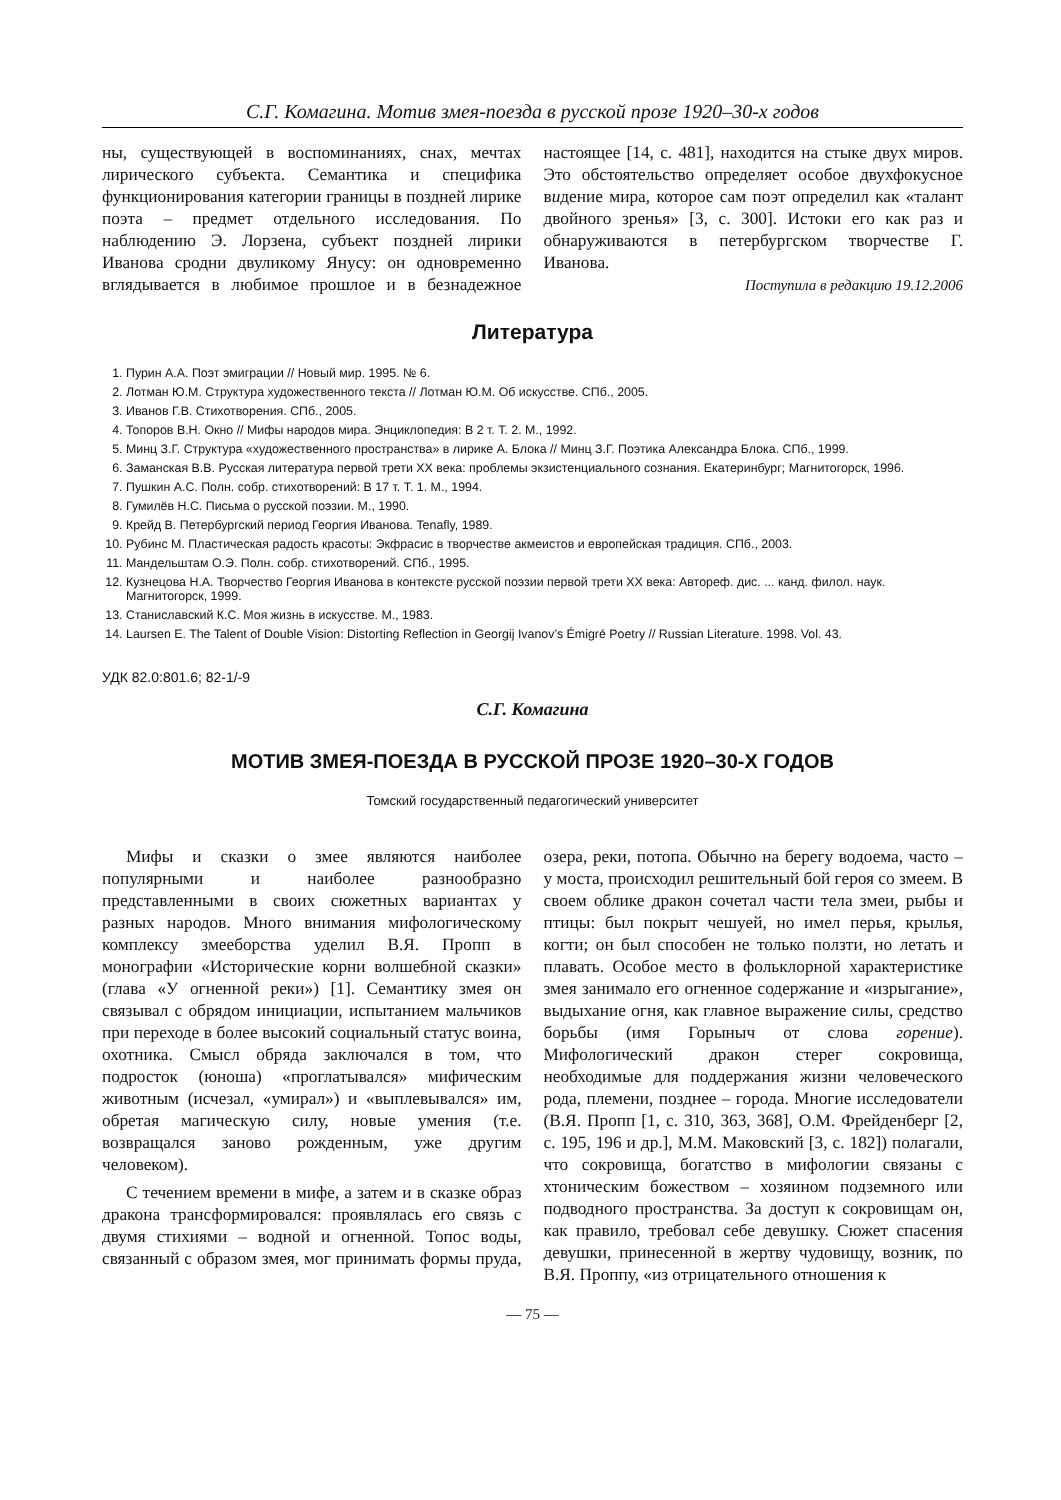С.Г. Комагина. Мотив змея-поезда в русской прозе 1920–30-х годов
ны, существующей в воспоминаниях, снах, мечтах лирического субъекта. Семантика и специфика функционирования категории границы в поздней лирике поэта – предмет отдельного исследования. По наблюдению Э. Лорзена, субъект поздней лирики Иванова сродни двуликому Янусу: он одновременно вглядывается в любимое прошлое и в безнадежное настоящее [14, с. 481], находится на стыке двух миров. Это обстоятельство определяет особое двухфокусное видение мира, которое сам поэт определил как «талант двойного зренья» [3, с. 300]. Истоки его как раз и обнаруживаются в петербургском творчестве Г. Иванова.
Поступила в редакцию 19.12.2006
Литература
1. Пурин А.А. Поэт эмиграции // Новый мир. 1995. № 6.
2. Лотман Ю.М. Структура художественного текста // Лотман Ю.М. Об искусстве. СПб., 2005.
3. Иванов Г.В. Стихотворения. СПб., 2005.
4. Топоров В.Н. Окно // Мифы народов мира. Энциклопедия: В 2 т. Т. 2. М., 1992.
5. Минц З.Г. Структура «художественного пространства» в лирике А. Блока // Минц З.Г. Поэтика Александра Блока. СПб., 1999.
6. Заманская В.В. Русская литература первой трети XX века: проблемы экзистенциального сознания. Екатеринбург; Магнитогорск, 1996.
7. Пушкин А.С. Полн. собр. стихотворений: В 17 т. Т. 1. М., 1994.
8. Гумилёв Н.С. Письма о русской поэзии. М., 1990.
9. Крейд В. Петербургский период Георгия Иванова. Tenafly, 1989.
10. Рубинс М. Пластическая радость красоты: Экфрасис в творчестве акмеистов и европейская традиция. СПб., 2003.
11. Мандельштам О.Э. Полн. собр. стихотворений. СПб., 1995.
12. Кузнецова Н.А. Творчество Георгия Иванова в контексте русской поэзии первой трети XX века: Автореф. дис. ... канд. филол. наук. Магнитогорск, 1999.
13. Станиславский К.С. Моя жизнь в искусстве. М., 1983.
14. Laursen E. The Talent of Double Vision: Distorting Reflection in Georgij Ivanov’s Émigré Poetry // Russian Literature. 1998. Vol. 43.
УДК 82.0:801.6; 82-1/-9
С.Г. Комагина
МОТИВ ЗМЕЯ-ПОЕЗДА В РУССКОЙ ПРОЗЕ 1920–30-Х ГОДОВ
Томский государственный педагогический университет
Мифы и сказки о змее являются наиболее популярными и наиболее разнообразно представленными в своих сюжетных вариантах у разных народов. Много внимания мифологическому комплексу змееборства уделил В.Я. Пропп в монографии «Исторические корни волшебной сказки» (глава «У огненной реки») [1]. Семантику змея он связывал с обрядом инициации, испытанием мальчиков при переходе в более высокий социальный статус воина, охотника. Смысл обряда заключался в том, что подросток (юноша) «проглатывался» мифическим животным (исчезал, «умирал») и «выплевывался» им, обретая магическую силу, новые умения (т.е. возвращался заново рожденным, уже другим человеком).
С течением времени в мифе, а затем и в сказке образ дракона трансформировался: проявлялась его связь с двумя стихиями – водной и огненной. Топос воды, связанный с образом змея, мог принимать формы пруда, озера, реки, потопа. Обычно на берегу водоема, часто – у моста, происходил решительный бой героя со змеем. В своем облике дракон сочетал части тела змеи, рыбы и птицы: был покрыт чешуей, но имел перья, крылья, когти; он был способен не только ползти, но летать и плавать. Особое место в фольклорной характеристике змея занимало его огненное содержание и «изрыгание», выдыхание огня, как главное выражение силы, средство борьбы (имя Горыныч от слова горение). Мифологический дракон стерег сокровища, необходимые для поддержания жизни человеческого рода, племени, позднее – города. Многие исследователи (В.Я. Пропп [1, с. 310, 363, 368], О.М. Фрейденберг [2, с. 195, 196 и др.], М.М. Маковский [3, с. 182]) полагали, что сокровища, богатство в мифологии связаны с хтоническим божеством – хозяином подземного или подводного пространства. За доступ к сокровищам он, как правило, требовал себе девушку. Сюжет спасения девушки, принесенной в жертву чудовищу, возник, по В.Я. Проппу, «из отрицательного отношения к
— 75 —